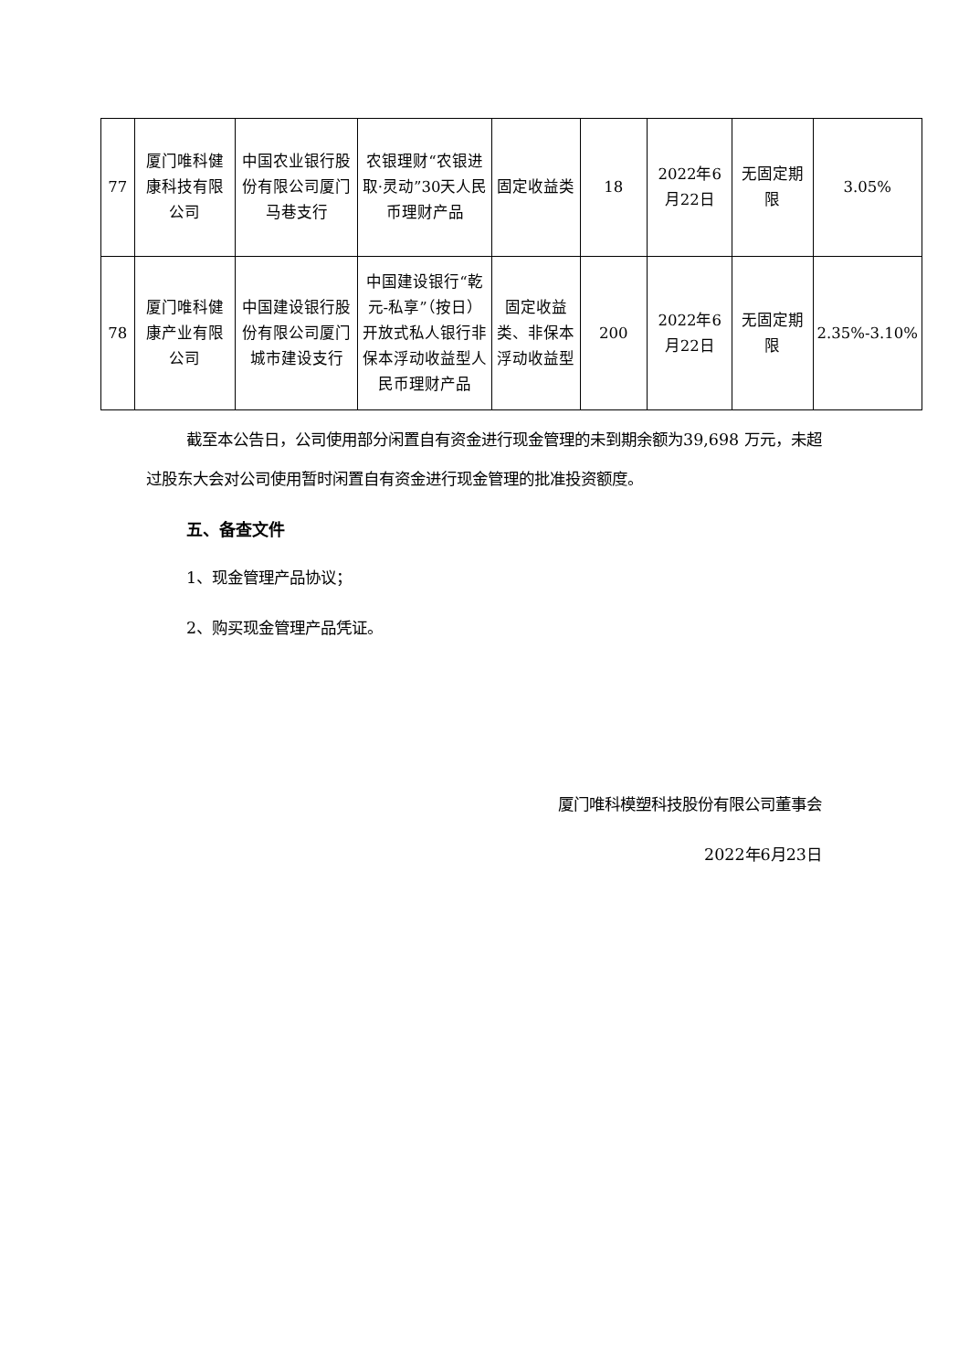| 77 | 厦门唯科健康科技有限公司 | 中国农业银行股份有限公司厦门马巷支行 | 农银理财“农银进取·灵动”30天人民币理财产品 | 固定收益类 | 18 | 2022年6月22日 | 无固定期限 | 3.05% |
| 78 | 厦门唯科健康产业有限公司 | 中国建设银行股份有限公司厦门城市建设支行 | 中国建设银行“乾元-私享”（按日）开放式私人银行非保本浮动收益型人民币理财产品 | 固定收益类、非保本浮动收益型 | 200 | 2022年6月22日 | 无固定期限 | 2.35%-3.10% |
截至本公告日，公司使用部分闲置自有资金进行现金管理的未到期余额为39,698 万元，未超过股东大会对公司使用暂时闲置自有资金进行现金管理的批准投资额度。
五、备查文件
1、现金管理产品协议；
2、购买现金管理产品凭证。
厦门唯科模塑科技股份有限公司董事会
2022年6月23日